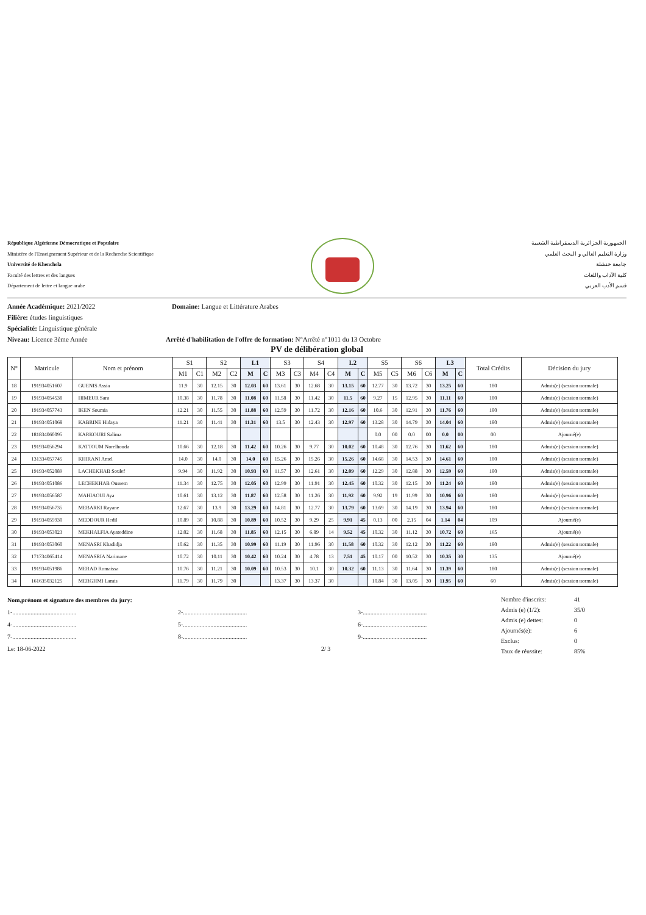République Algérienne Démocratique et Populaire
Ministère de l'Enseignement Supérieur et de la Recherche Scientifique
Université de Khenchela
Faculté des lettres et des langues
Département de lettre et langue arabe
الجمهورية الجزائرية الديمقراطية الشعبية
وزارة التعليم العالي و البحث العلمي
جامعة خنشلة
كلية الآداب واللغات
قسم الأدب العربي
Année Académique: 2021/2022 Domaine: Langue et Littérature Arabes
Filière: études linguistiques
Spécialité: Linguistique générale
Niveau: Licence 3ème Année Arrêté d'habilitation de l'offre de formation: N°Arrêté n°1011 du 13 Octobre
PV de délibération global
| N° | Matricule | Nom et prénom | S1 | | S2 | | L1 | | S3 | | S4 | | L2 | | S5 | | S6 | | L3 | | Total Crédits | Décision du jury |
| --- | --- | --- | --- | --- | --- | --- | --- | --- | --- | --- | --- | --- | --- | --- | --- | --- | --- | --- | --- | --- | --- | --- |
| | | | M1 | C1 | M2 | C2 | M | C | M3 | C3 | M4 | C4 | M | C | M5 | C5 | M6 | C6 | M | C | | |
| 18 | 191934051607 | GUENIS Assia | 11.9 | 30 | 12.15 | 30 | 12.03 | 60 | 13.61 | 30 | 12.68 | 30 | 13.15 | 60 | 12.77 | 30 | 13.72 | 30 | 13.25 | 60 | 180 | Admis(e) (session normale) |
| 19 | 191934054538 | HIMEUR Sara | 10.38 | 30 | 11.78 | 30 | 11.08 | 60 | 11.58 | 30 | 11.42 | 30 | 11.5 | 60 | 9.27 | 15 | 12.95 | 30 | 11.11 | 60 | 180 | Admis(e) (session normale) |
| 20 | 191934057743 | IKEN Soumia | 12.21 | 30 | 11.55 | 30 | 11.88 | 60 | 12.59 | 30 | 11.72 | 30 | 12.16 | 60 | 10.6 | 30 | 12.91 | 30 | 11.76 | 60 | 180 | Admis(e) (session normale) |
| 21 | 191934051068 | KABRINE Hidaya | 11.21 | 30 | 11.41 | 30 | 11.31 | 60 | 13.5 | 30 | 12.43 | 30 | 12.97 | 60 | 13.28 | 30 | 14.79 | 30 | 14.04 | 60 | 180 | Admis(e) (session normale) |
| 22 | 181834060095 | KARKOURI Salima | | | | | | | | | | | | | 0.0 | 00 | 0.0 | 00 | 0.0 | 00 | 00 | Ajourné(e) |
| 23 | 191934056294 | KATTOUM Norelhouda | 10.66 | 30 | 12.18 | 30 | 11.42 | 60 | 10.26 | 30 | 9.77 | 30 | 10.02 | 60 | 10.48 | 30 | 12.76 | 30 | 11.62 | 60 | 180 | Admis(e) (session normale) |
| 24 | 131334057745 | KHIRANI Amel | 14.0 | 30 | 14.0 | 30 | 14.0 | 60 | 15.26 | 30 | 15.26 | 30 | 15.26 | 60 | 14.68 | 30 | 14.53 | 30 | 14.61 | 60 | 180 | Admis(e) (session normale) |
| 25 | 191934052089 | LACHEKHAB Soulef | 9.94 | 30 | 11.92 | 30 | 10.93 | 60 | 11.57 | 30 | 12.61 | 30 | 12.09 | 60 | 12.29 | 30 | 12.88 | 30 | 12.59 | 60 | 180 | Admis(e) (session normale) |
| 26 | 191934051086 | LECHEKHAB Oussem | 11.34 | 30 | 12.75 | 30 | 12.05 | 60 | 12.99 | 30 | 11.91 | 30 | 12.45 | 60 | 10.32 | 30 | 12.15 | 30 | 11.24 | 60 | 180 | Admis(e) (session normale) |
| 27 | 191934056587 | MAHIAOUI Aya | 10.61 | 30 | 13.12 | 30 | 11.87 | 60 | 12.58 | 30 | 11.26 | 30 | 11.92 | 60 | 9.92 | 19 | 11.99 | 30 | 10.96 | 60 | 180 | Admis(e) (session normale) |
| 28 | 191934056735 | MEBARKI Rayane | 12.67 | 30 | 13.9 | 30 | 13.29 | 60 | 14.81 | 30 | 12.77 | 30 | 13.79 | 60 | 13.69 | 30 | 14.19 | 30 | 13.94 | 60 | 180 | Admis(e) (session normale) |
| 29 | 191934055930 | MEDDOUR Hedil | 10.89 | 30 | 10.88 | 30 | 10.89 | 60 | 10.52 | 30 | 9.29 | 25 | 9.91 | 45 | 0.13 | 00 | 2.15 | 04 | 1.14 | 04 | 109 | Ajourné(e) |
| 30 | 191934053023 | MEKHALFIA Ayateddine | 12.02 | 30 | 11.68 | 30 | 11.85 | 60 | 12.15 | 30 | 6.89 | 14 | 9.52 | 45 | 10.32 | 30 | 11.12 | 30 | 10.72 | 60 | 165 | Ajourné(e) |
| 31 | 191934053060 | MENASRI Khadidja | 10.62 | 30 | 11.35 | 30 | 10.99 | 60 | 11.19 | 30 | 11.96 | 30 | 11.58 | 60 | 10.32 | 30 | 12.12 | 30 | 11.22 | 60 | 180 | Admis(e) (session normale) |
| 32 | 171734065414 | MENASRIA Narimane | 10.72 | 30 | 10.11 | 30 | 10.42 | 60 | 10.24 | 30 | 4.78 | 13 | 7.51 | 45 | 10.17 | 00 | 10.52 | 30 | 10.35 | 30 | 135 | Ajourné(e) |
| 33 | 191934051986 | MERAD Romaissa | 10.76 | 30 | 11.21 | 30 | 10.09 | 60 | 10.53 | 30 | 10.1 | 30 | 10.32 | 60 | 11.13 | 30 | 11.64 | 30 | 11.39 | 60 | 180 | Admis(e) (session normale) |
| 34 | 161635032125 | MERGHMI Lamis | 11.79 | 30 | 11.79 | 30 | | | 13.37 | 30 | 13.37 | 30 | | | 10.84 | 30 | 13.05 | 30 | 11.95 | 60 | 60 | Admis(e) (session normale) |
Nom,prénom et signature des membres du jury:
1-.......................................... 2-.......................................... 3-..........................................
4-.......................................... 5-.......................................... 6-..........................................
7-.......................................... 8-.......................................... 9-..........................................
Le: 18-06-2022 2/ 3
Nombre d'inscrits: 41
Admis (e) (1/2): 35/0
Admis (e) dettes: 0
Ajournés(e): 6
Exclus: 0
Taux de réussite: 85%